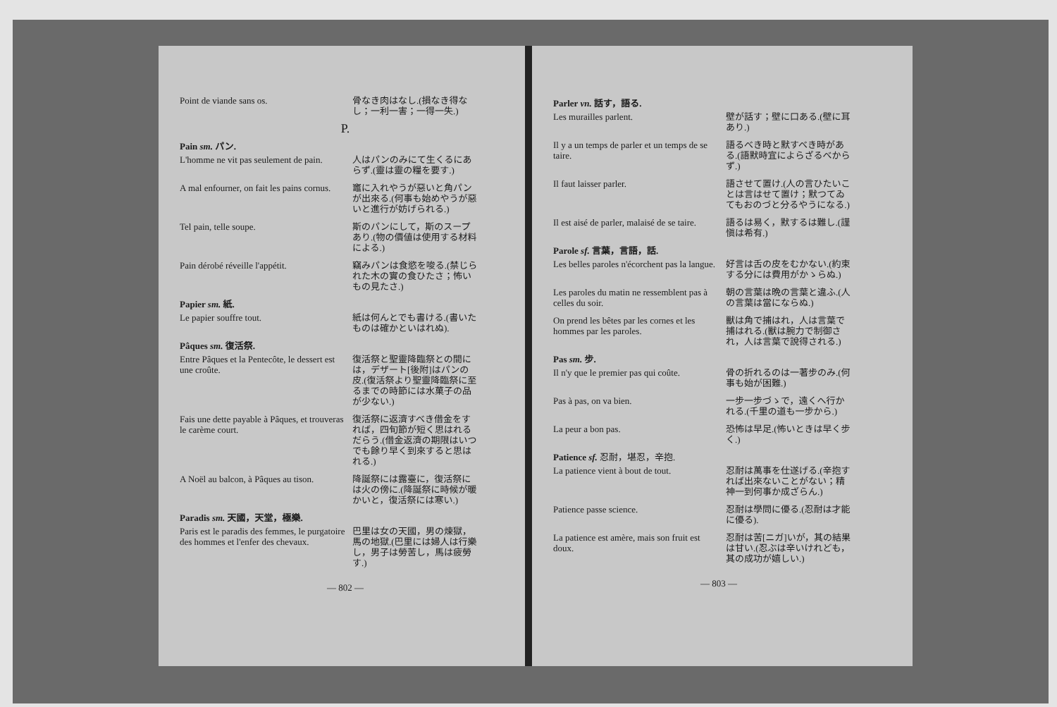Point de viande sans os. 骨なき肉はなし.(損なき得なし；一利一害；一得一失.)
P.
Pain sm. パン.
L'homme ne vit pas seulement de pain.
人はパンのみにて生くるにあらず.(靈は靈の糧を要す.)
A mal enfourner, on fait les pains cornus.
竈に入れやうが惡いと角パンが出來る.(何事も始めやうが惡いと進行が妨げられる.)
Tel pain, telle soupe. 斯のパンにして，斯のスープあり.(物の價値は使用する材料による.)
Pain dérobé réveille l'appétit.
竊みパンは食慾を唆る.(禁じられた木の實の食ひたさ；怖いもの見たさ.)
Papier sm. 紙.
Le papier souffre tout. 紙は何んとでも書ける.(書いたものは確かといはれぬ).
Pâques sm. 復活祭.
Entre Pâques et la Pentecôte, le dessert est une croûte.
復活祭と聖靈降臨祭との間には，デザート[後附]はパンの皮.(復活祭より聖靈降臨祭に至るまでの時節には水菓子の品が少ない.)
Fais une dette payable à Pâques, et trouveras le carème court.
復活祭に返濟すべき借金をすれば，四旬節が短く思はれるだらう.(借金返濟の期限はいつでも餘り早く到來すると思はれる.)
A Noël au balcon, à Pâques au tison.
降誕祭には露臺に，復活祭には火の傍に.(降誕祭に時候が暖かいと，復活祭には寒い.)
Paradis sm. 天國，天堂，極樂.
Paris est le paradis des femmes, le purgatoire des hommes et l'enfer des chevaux.
巴里は女の天國，男の煉獄，馬の地獄.(巴里には婦人は行樂し，男子は勞苦し，馬は疲勞す.)
— 802 —
Parler vn. 話す，語る.
Les murailles parlent. 壁が話す；壁に口ある.(壁に耳あり.)
Il y a un temps de parler et un temps de se taire.
語るべき時と默すべき時がある.(語默時宜によらざるべからず.)
Il faut laisser parler. 語させて置け.(人の言ひたいことは言はせて置け；默つてゐてもおのづと分るやうになる.)
Il est aisé de parler, malaisé de se taire.
語るは易く，默するは難し.(謹愼は希有.)
Parole sf. 言葉，言語，話.
Les belles paroles n'écorchent pas la langue.
好言は舌の皮をむかない.(約束する分には費用がかゝらぬ.)
Les paroles du matin ne ressemblent pas à celles du soir.
朝の言葉は晩の言葉と違ふ.(人の言葉は當にならぬ.)
On prend les bêtes par les cornes et les hommes par les paroles.
獸は角で捕はれ，人は言葉で捕はれる.(獸は腕力で制御され，人は言葉で說得される.)
Pas sm. 步.
Il n'y que le premier pas qui coûte.
骨の折れるのは一著步のみ.(何事も始が困難.)
Pas à pas, on va bien. 一步一步づゝで，遠くへ行かれる.(千里の道も一步から.)
La peur a bon pas. 恐怖は早足.(怖いときは早く步く.)
Patience sf. 忍耐，堪忍，辛抱.
La patience vient à bout de tout.
忍耐は萬事を仕遂げる.(辛抱すれば出來ないことがない；精神一到何事か成ざらん.)
Patience passe science. 忍耐は學問に優る.(忍耐は才能に優る).
La patience est amère, mais son fruit est doux.
忍耐は苦[ニガ]いが，其の結果は甘い.(忍ぶは辛いけれども，其の成功が嬉しい.)
— 803 —